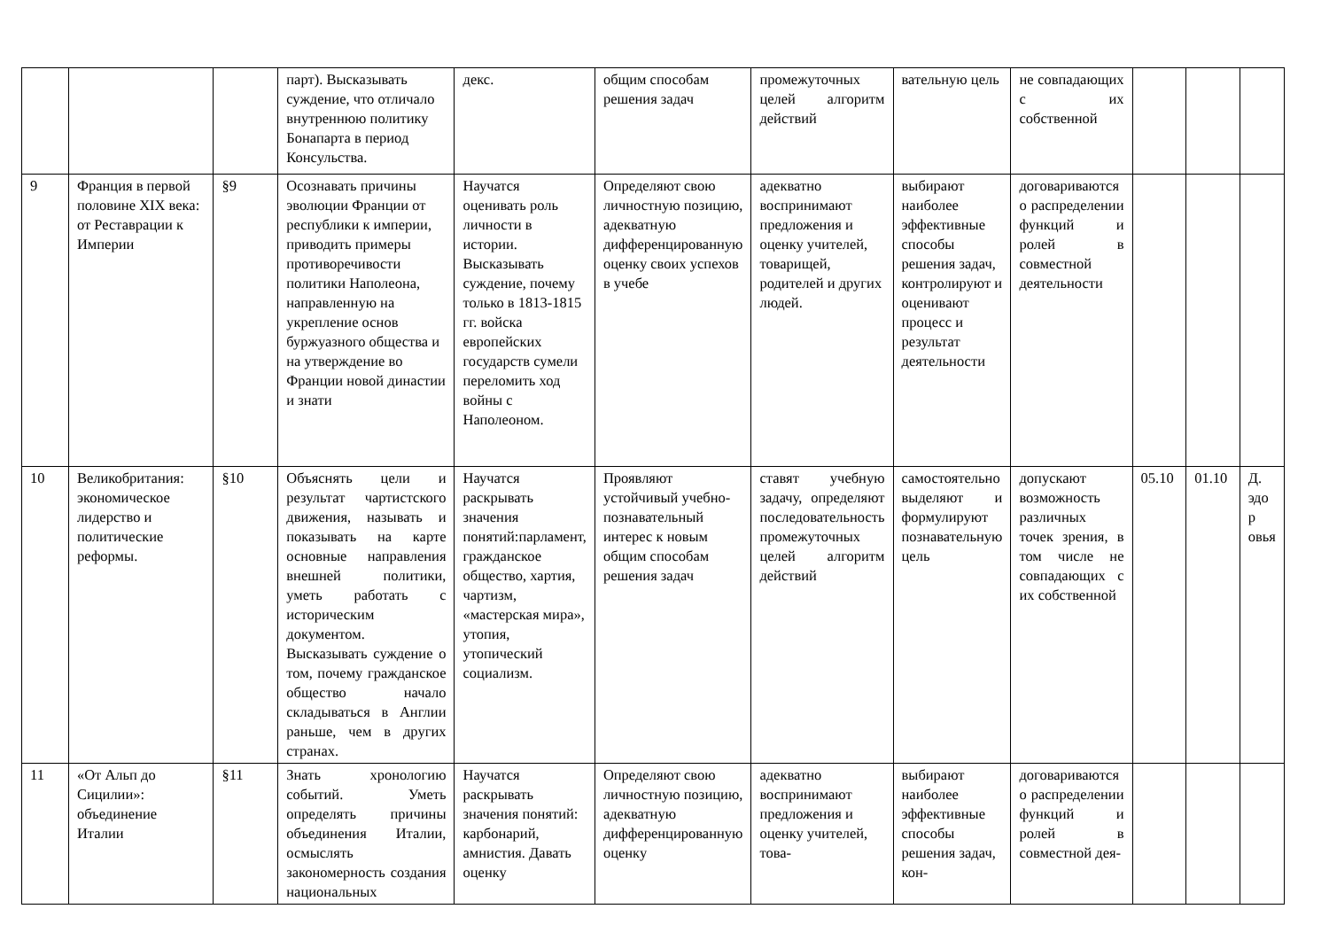| | | | парт). Высказывать суждение, что отличало внутреннюю политику Бонапарта в период Консульства. | декс. | общим способам решения задач | промежуточных целей алгоритм действий | вательную цель | не совпадающих с их собственной | | | |
| 9 | Франция в первой половине XIX века: от Реставрации к Империи | §9 | Осознавать причины эволюции Франции от республики к империи, приводить примеры противоречивости политики Наполеона, направленную на укрепление основ буржуазного общества и на утверждение во Франции новой династии и знати | Научатся оценивать роль личности в истории. Высказывать суждение, почему только в 1813-1815 гг. войска европейских государств сумели переломить ход войны с Наполеоном. | Определяют свою личностную позицию, адекватную дифференцированную оценку своих успехов в учебе | адекватно воспринимают предложения и оценку учителей, товарищей, родителей и других людей. | выбирают наиболее эффективные способы решения задач, контролируют и оценивают процесс и результат деятельности | договариваются о распределении функций и ролей в совместной деятельности | | | |
| 10 | Великобритания: экономическое лидерство и политические реформы. | §10 | Объяснять цели и результат чартистского движения, называть и показывать на карте основные направления внешней политики, уметь работать с историческим документом. Высказывать суждение о том, почему гражданское общество начало складываться в Англии раньше, чем в других странах. | Научатся раскрывать значения понятий:парламент, гражданское общество, хартия, чартизм, «мастерская мира», утопия, утопический социализм. | Проявляют устойчивый учебно-познавательный интерес к новым общим способам решения задач | ставят учебную задачу, определяют последовательность промежуточных целей алгоритм действий | самостоятельно выделяют и формулируют познавательную цель | допускают возможность различных точек зрения, в том числе не совпадающих с их собственной | 05.10 | 01.10 | Д. эдо р овья |
| 11 | «От Альп до Сицилии»: объединение Италии | §11 | Знать хронологию событий. Уметь определять причины объединения Италии, осмыслять закономерность создания национальных | Научатся раскрывать значения понятий: карбонарий, амнистия. Давать оценку | Определяют свою личностную позицию, адекватную дифференцированную оценку | адекватно воспринимают предложения и оценку учителей, това- | выбирают наиболее эффективные способы решения задач, кон- | договариваются о распределении функций и ролей в совместной дея- | | | |